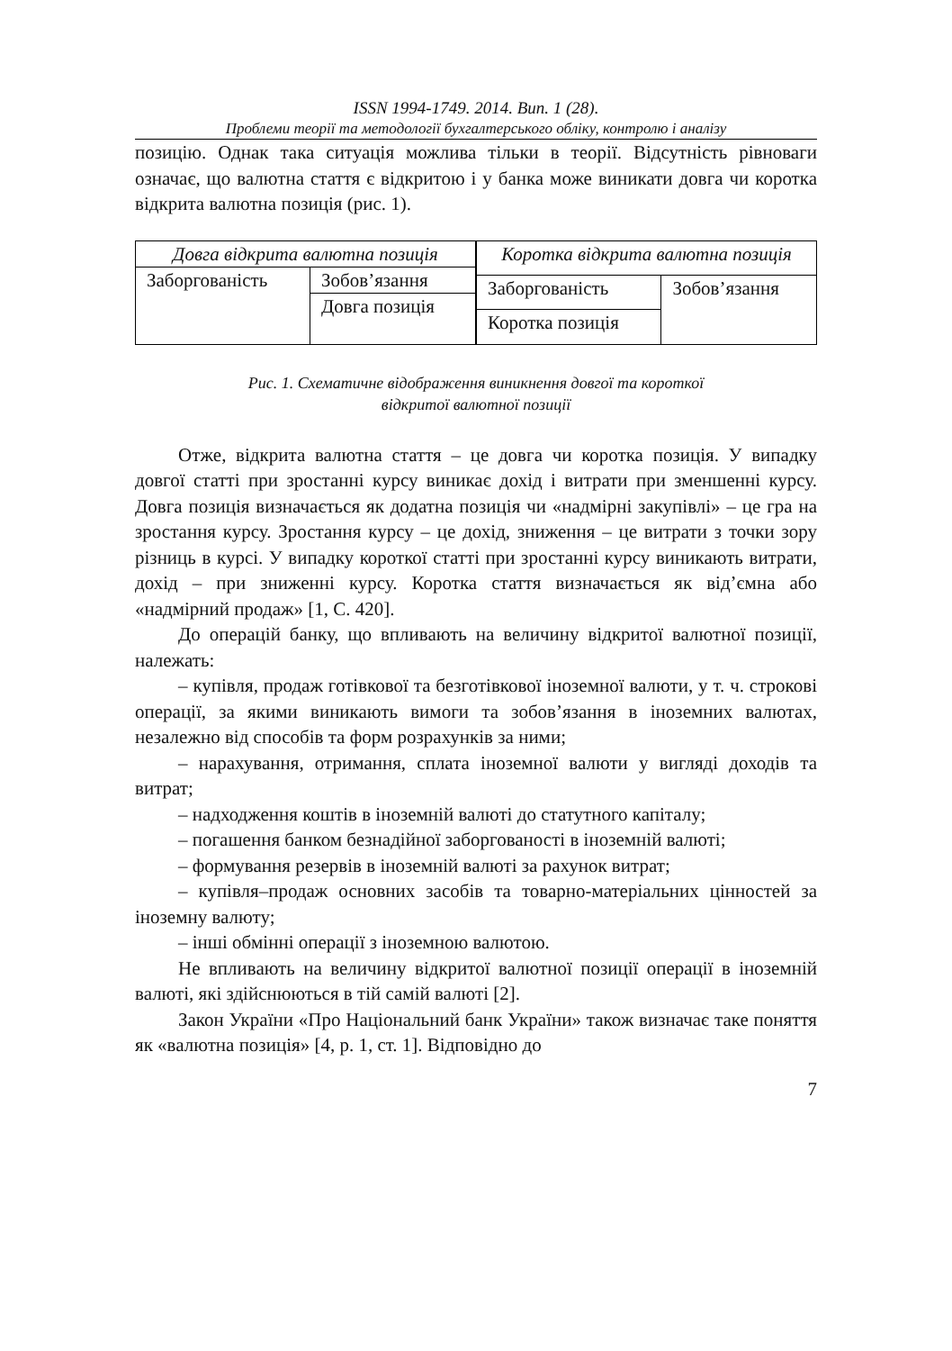ISSN 1994-1749. 2014. Вип. 1 (28).
Проблеми теорії та методології бухгалтерського обліку, контролю і аналізу
позицію. Однак така ситуація можлива тільки в теорії. Відсутність рівноваги означає, що валютна стаття є відкритою і у банка може виникати довга чи коротка відкрита валютна позиція (рис. 1).
| Довга відкрита валютна позиція | |
| Заборгованість | Зобов’язання |
| | Довга позиція |
| Коротка відкрита валютна позиція | |
| Заборгованість | Зобов’язання |
| Коротка позиція | |
Рис. 1. Схематичне відображення виникнення довгої та короткої
відкритої валютної позиції
Отже, відкрита валютна стаття – це довга чи коротка позиція. У випадку довгої статті при зростанні курсу виникає дохід і витрати при зменшенні курсу. Довга позиція визначається як додатна позиція чи «надмірні закупівлі» – це гра на зростання курсу. Зростання курсу – це дохід, зниження – це витрати з точки зору різниць в курсі. У випадку короткої статті при зростанні курсу виникають витрати, дохід – при зниженні курсу. Коротка стаття визначається як від’ємна або «надмірний продаж» [1, С. 420].
До операцій банку, що впливають на величину відкритої валютної позиції, належать:
– купівля, продаж готівкової та безготівкової іноземної валюти, у т. ч. строкові операції, за якими виникають вимоги та зобов’язання в іноземних валютах, незалежно від способів та форм розрахунків за ними;
– нарахування, отримання, сплата іноземної валюти у вигляді доходів та витрат;
– надходження коштів в іноземній валюті до статутного капіталу;
– погашення банком безнадійної заборгованості в іноземній валюті;
– формування резервів в іноземній валюті за рахунок витрат;
– купівля–продаж основних засобів та товарно-матеріальних цінностей за іноземну валюту;
– інші обмінні операції з іноземною валютою.
Не впливають на величину відкритої валютної позиції операції в іноземній валюті, які здійснюються в тій самій валюті [2].
Закон України «Про Національний банк України» також визначає таке поняття як «валютна позиція» [4, р. 1, ст. 1]. Відповідно до
7